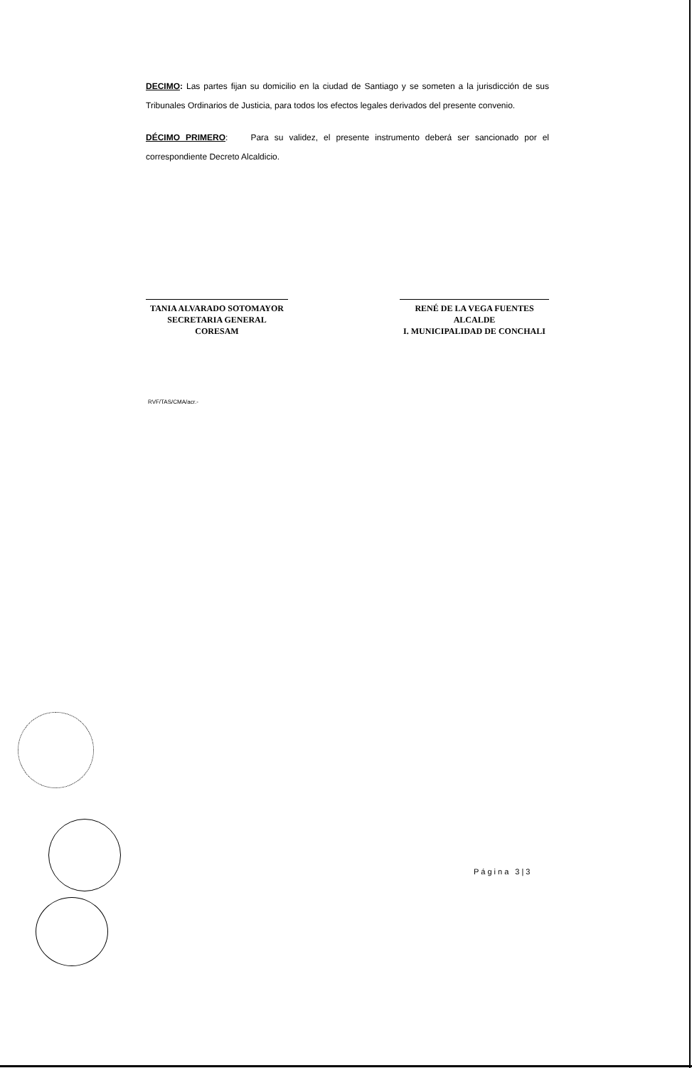DECIMO: Las partes fijan su domicilio en la ciudad de Santiago y se someten a la jurisdicción de sus Tribunales Ordinarios de Justicia, para todos los efectos legales derivados del presente convenio.
DÉCIMO PRIMERO: Para su validez, el presente instrumento deberá ser sancionado por el correspondiente Decreto Alcaldicio.
TANIA ALVARADO SOTOMAYOR
SECRETARIA GENERAL
CORESAM
RENÉ DE LA VEGA FUENTES
ALCALDE
I. MUNICIPALIDAD DE CONCHALI
RVF/TAS/CMA/acr.-
Página 3|3